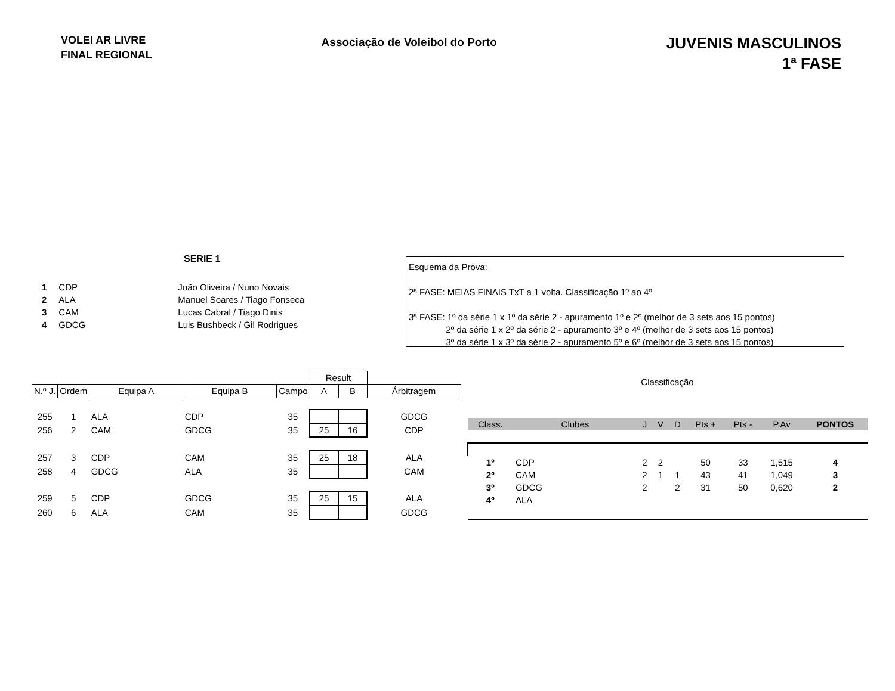VOLEI AR LIVRE
FINAL REGIONAL
Associação de Voleibol do Porto
JUVENIS MASCULINOS
1ª FASE
SERIE 1
| 1 | CDP | João Oliveira / Nuno Novais |
| 2 | ALA | Manuel Soares / Tiago Fonseca |
| 3 | CAM | Lucas Cabral / Tiago Dinis |
| 4 | GDCG | Luis Bushbeck / Gil Rodrigues |
Esquema da Prova:
2ª FASE: MEIAS FINAIS TxT a 1 volta. Classificação 1º ao 4º
3ª FASE: 1º da série 1 x 1º da série 2 - apuramento 1º e 2º (melhor de 3 sets aos 15 pontos)
2º da série 1 x 2º da série 2 - apuramento 3º e 4º (melhor de 3 sets aos 15 pontos)
3º da série 1 x 3º da série 2 - apuramento 5º e 6º (melhor de 3 sets aos 15 pontos)
| | | | | | Result | | |
| --- | --- | --- | --- | --- | --- | --- | --- |
| N.º J. | Ordem | Equipa A | Equipa B | Campo | A | B | Árbitragem |
| 255 | 1 | ALA | CDP | 35 | | | GDCG |
| 256 | 2 | CAM | GDCG | 35 | 25 | 16 | CDP |
| 257 | 3 | CDP | CAM | 35 | 25 | 18 | ALA |
| 258 | 4 | GDCG | ALA | 35 | | | CAM |
| 259 | 5 | CDP | GDCG | 35 | 25 | 15 | ALA |
| 260 | 6 | ALA | CAM | 35 | | | GDCG |
Classificação
| Class. | Clubes | J | V | D | Pts + | Pts - | P.Av | PONTOS |
| 1º | CDP | 2 | 2 | | 50 | 33 | 1,515 | 4 |
| 2º | CAM | 2 | 1 | 1 | 43 | 41 | 1,049 | 3 |
| 3º | GDCG | 2 | | 2 | 31 | 50 | 0,620 | 2 |
| 4º | ALA | | | | | | | |